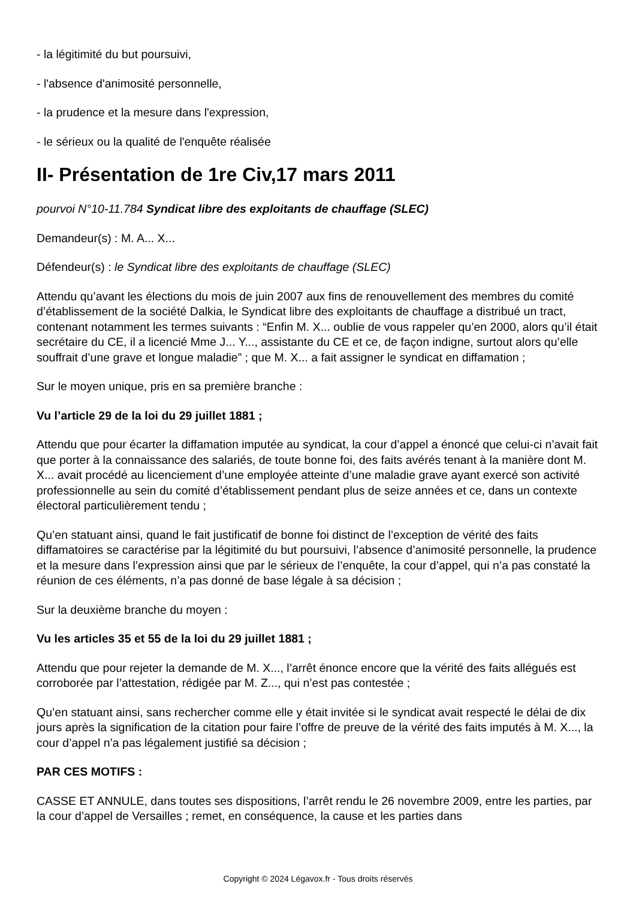- la légitimité du but poursuivi,
- l'absence d'animosité personnelle,
- la prudence et la mesure dans l'expression,
- le sérieux ou la qualité de l'enquête réalisée
II- Présentation de 1re Civ,17 mars 2011
pourvoi N°10-11.784 Syndicat libre des exploitants de chauffage (SLEC)
Demandeur(s) : M. A... X...
Défendeur(s) : le Syndicat libre des exploitants de chauffage (SLEC)
Attendu qu’avant les élections du mois de juin 2007 aux fins de renouvellement des membres du comité d’établissement de la société Dalkia, le Syndicat libre des exploitants de chauffage a distribué un tract, contenant notamment les termes suivants : “Enfin M. X... oublie de vous rappeler qu’en 2000, alors qu’il était secrétaire du CE, il a licencié Mme J... Y..., assistante du CE et ce, de façon indigne, surtout alors qu’elle souffrait d’une grave et longue maladie” ; que M. X... a fait assigner le syndicat en diffamation ;
Sur le moyen unique, pris en sa première branche :
Vu l’article 29 de la loi du 29 juillet 1881 ;
Attendu que pour écarter la diffamation imputée au syndicat, la cour d’appel a énoncé que celui-ci n’avait fait que porter à la connaissance des salariés, de toute bonne foi, des faits avérés tenant à la manière dont M. X... avait procédé au licenciement d’une employée atteinte d’une maladie grave ayant exercé son activité professionnelle au sein du comité d’établissement pendant plus de seize années et ce, dans un contexte électoral particulièrement tendu ;
Qu’en statuant ainsi, quand le fait justificatif de bonne foi distinct de l’exception de vérité des faits diffamatoires se caractérise par la légitimité du but poursuivi, l’absence d’animosité personnelle, la prudence et la mesure dans l’expression ainsi que par le sérieux de l’enquête, la cour d’appel, qui n’a pas constaté la réunion de ces éléments, n’a pas donné de base légale à sa décision ;
Sur la deuxième branche du moyen :
Vu les articles 35 et 55 de la loi du 29 juillet 1881 ;
Attendu que pour rejeter la demande de M. X..., l’arrêt énonce encore que la vérité des faits allégués est corroborée par l’attestation, rédigée par M. Z..., qui n’est pas contestée ;
Qu’en statuant ainsi, sans rechercher comme elle y était invitée si le syndicat avait respecté le délai de dix jours après la signification de la citation pour faire l’offre de preuve de la vérité des faits imputés à M. X..., la cour d’appel n’a pas légalement justifié sa décision ;
PAR CES MOTIFS :
CASSE ET ANNULE, dans toutes ses dispositions, l’arrêt rendu le 26 novembre 2009, entre les parties, par la cour d’appel de Versailles ; remet, en conséquence, la cause et les parties dans
Copyright © 2024 Légavox.fr - Tous droits réservés